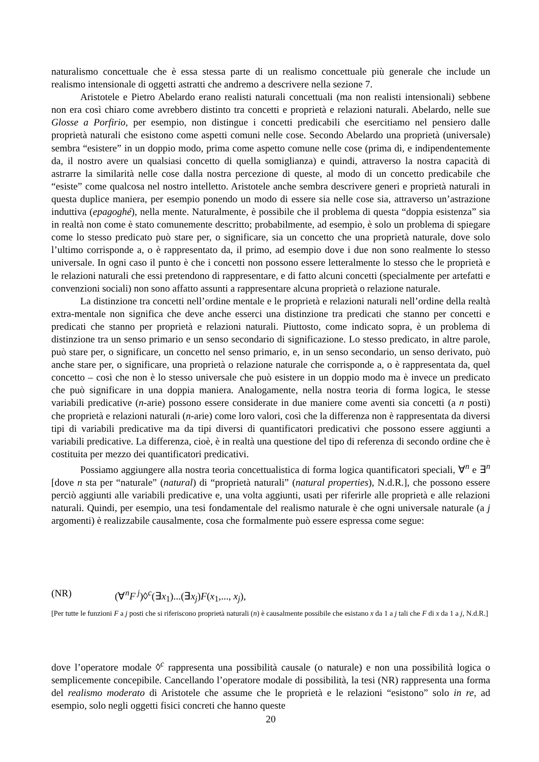naturalismo concettuale che è essa stessa parte di un realismo concettuale più generale che include un realismo intensionale di oggetti astratti che andremo a descrivere nella sezione 7.
Aristotele e Pietro Abelardo erano realisti naturali concettuali (ma non realisti intensionali) sebbene non era così chiaro come avrebbero distinto tra concetti e proprietà e relazioni naturali. Abelardo, nelle sue Glosse a Porfirio, per esempio, non distingue i concetti predicabili che esercitiamo nel pensiero dalle proprietà naturali che esistono come aspetti comuni nelle cose. Secondo Abelardo una proprietà (universale) sembra “esistere” in un doppio modo, prima come aspetto comune nelle cose (prima di, e indipendentemente da, il nostro avere un qualsiasi concetto di quella somiglianza) e quindi, attraverso la nostra capacità di astrarre la similarità nelle cose dalla nostra percezione di queste, al modo di un concetto predicabile che “esiste” come qualcosa nel nostro intelletto. Aristotele anche sembra descrivere generi e proprietà naturali in questa duplice maniera, per esempio ponendo un modo di essere sia nelle cose sia, attraverso un’astrazione induttiva (epagoghé), nella mente. Naturalmente, è possibile che il problema di questa “doppia esistenza” sia in realtà non come è stato comunemente descritto; probabilmente, ad esempio, è solo un problema di spiegare come lo stesso predicato può stare per, o significare, sia un concetto che una proprietà naturale, dove solo l’ultimo corrisponde a, o è rappresentato da, il primo, ad esempio dove i due non sono realmente lo stesso universale. In ogni caso il punto è che i concetti non possono essere letteralmente lo stesso che le proprietà e le relazioni naturali che essi pretendono di rappresentare, e di fatto alcuni concetti (specialmente per artefatti e convenzioni sociali) non sono affatto assunti a rappresentare alcuna proprietà o relazione naturale.
La distinzione tra concetti nell’ordine mentale e le proprietà e relazioni naturali nell’ordine della realtà extra-mentale non significa che deve anche esserci una distinzione tra predicati che stanno per concetti e predicati che stanno per proprietà e relazioni naturali. Piuttosto, come indicato sopra, è un problema di distinzione tra un senso primario e un senso secondario di significazione. Lo stesso predicato, in altre parole, può stare per, o significare, un concetto nel senso primario, e, in un senso secondario, un senso derivato, può anche stare per, o significare, una proprietà o relazione naturale che corrisponde a, o è rappresentata da, quel concetto – così che non è lo stesso universale che può esistere in un doppio modo ma è invece un predicato che può significare in una doppia maniera. Analogamente, nella nostra teoria di forma logica, le stesse variabili predicative (n-arie) possono essere considerate in due maniere come aventi sia concetti (a n posti) che proprietà e relazioni naturali (n-arie) come loro valori, così che la differenza non è rappresentata da diversi tipi di variabili predicative ma da tipi diversi di quantificatori predicativi che possono essere aggiunti a variabili predicative. La differenza, cioè, è in realtà una questione del tipo di referenza di secondo ordine che è costituita per mezzo dei quantificatori predicativi.
Possiamo aggiungere alla nostra teoria concettualistica di forma logica quantificatori speciali, ∀<sup>n</sup> e ∃<sup>n</sup> [dove n sta per “naturale” (natural) di “proprietà naturali” (natural properties), N.d.R.], che possono essere perciò aggiunti alle variabili predicative e, una volta aggiunti, usati per riferirle alle proprietà e alle relazioni naturali. Quindi, per esempio, una tesi fondamentale del realismo naturale è che ogni universale naturale (a j argomenti) è realizzabile causalmente, cosa che formalmente può essere espressa come segue:
(NR) (∀<sup>n</sup>F<sup>j</sup>)◊<sup>c</sup>(∃x<sub>1</sub>)...(∃x<sub>j</sub>)F(x<sub>1</sub>,..., x<sub>j</sub>),
[Per tutte le funzioni F a j posti che si riferiscono proprietà naturali (n) è causalmente possibile che esistano x da 1 a j tali che F di x da 1 a j, N.d.R.]
dove l’operatore modale ◊<sup>c</sup> rappresenta una possibilità causale (o naturale) e non una possibilità logica o semplicemente concepibile. Cancellando l’operatore modale di possibilità, la tesi (NR) rappresenta una forma del realismo moderato di Aristotele che assume che le proprietà e le relazioni “esistono” solo in re, ad esempio, solo negli oggetti fisici concreti che hanno queste
20